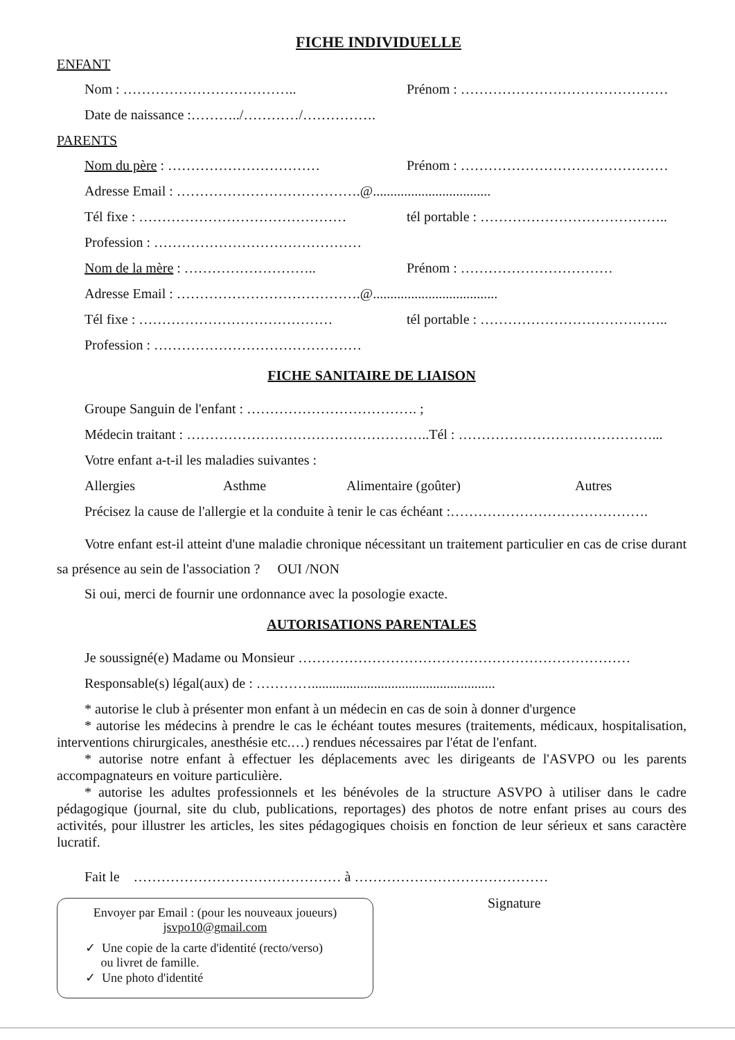FICHE INDIVIDUELLE
ENFANT
Nom : ……………………………….. Prénom : ………………………………………
Date de naissance :………../…………/…………….
PARENTS
Nom du père : …………………………… Prénom : ………………………………………
Adresse Email : ………………………………….@..................................
Tél fixe : ……………………………………… tél portable : …………………………………..
Profession : ………………………………………
Nom de la mère : ……………………….. Prénom : ……………………………
Adresse Email : ………………………………….@....................................
Tél fixe : …………………………………… tél portable : …………………………………..
Profession : ………………………………………
FICHE SANITAIRE DE LIAISON
Groupe Sanguin de l'enfant : ………………………………. ;
Médecin traitant : ……………………………………………..Tél : ……………………………………...
Votre enfant a-t-il les maladies suivantes :
Allergies Asthme Alimentaire (goûter) Autres
Précisez la cause de l'allergie et la conduite à tenir le cas échéant :…………………………………….
Votre enfant est-il atteint d'une maladie chronique nécessitant un traitement particulier en cas de crise durant sa présence au sein de l'association ? OUI /NON
Si oui, merci de fournir une ordonnance avec la posologie exacte.
AUTORISATIONS PARENTALES
Je soussigné(e) Madame ou Monsieur ………………………………………………………………
Responsable(s) légal(aux) de : ………….....................................................
* autorise le club à présenter mon enfant à un médecin en cas de soin à donner d'urgence
* autorise les médecins à prendre le cas le échéant toutes mesures (traitements, médicaux, hospitalisation, interventions chirurgicales, anesthésie etc.…) rendues nécessaires par l'état de l'enfant.
* autorise notre enfant à effectuer les déplacements avec les dirigeants de l'ASVPO ou les parents accompagnateurs en voiture particulière.
* autorise les adultes professionnels et les bénévoles de la structure ASVPO à utiliser dans le cadre pédagogique (journal, site du club, publications, reportages) des photos de notre enfant prises au cours des activités, pour illustrer les articles, les sites pédagogiques choisis en fonction de leur sérieux et sans caractère lucratif.
Fait le ……………………………………… à ……………………………………
Envoyer par Email : (pour les nouveaux joueurs)
jsvpo10@gmail.com
✓ Une copie de la carte d'identité (recto/verso)
ou livret de famille.
✓ Une photo d'identité
Signature